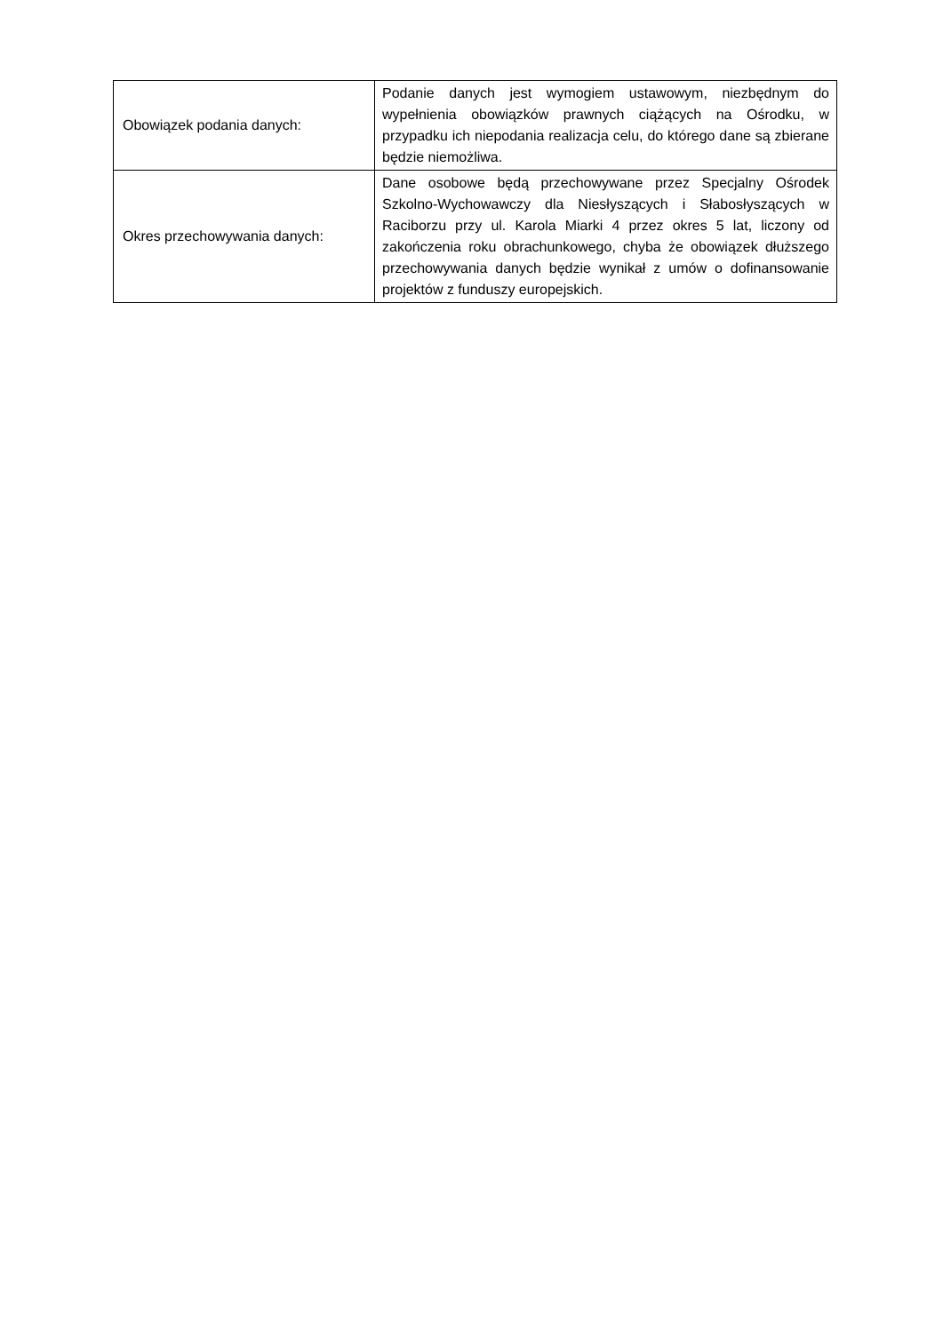| Obowiązek podania danych: | Podanie danych jest wymogiem ustawowym, niezbędnym do wypełnienia obowiązków prawnych ciążących na Ośrodku, w przypadku ich niepodania realizacja celu, do którego dane są zbierane będzie niemożliwa. |
| Okres przechowywania danych: | Dane osobowe będą przechowywane przez Specjalny Ośrodek Szkolno-Wychowawczy dla Niesłyszących i Słabosłyszących w Raciborzu przy ul. Karola Miarki 4 przez okres 5 lat, liczony od zakończenia roku obrachunkowego, chyba że obowiązek dłuższego przechowywania danych będzie wynikał z umów o dofinansowanie projektów z funduszy europejskich. |